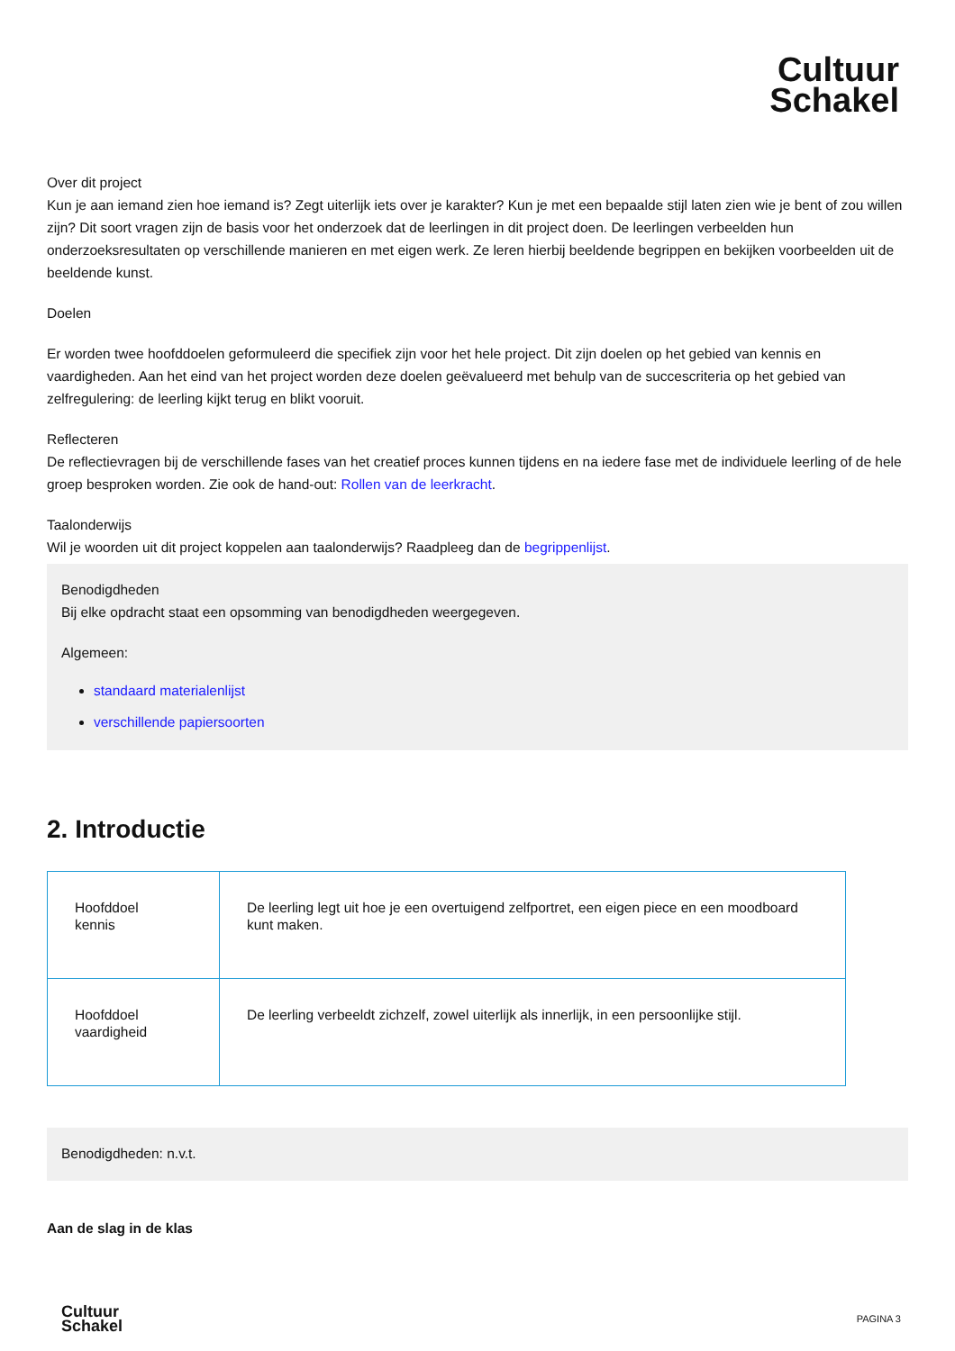Cultuur
Schakel
Over dit project
Kun je aan iemand zien hoe iemand is? Zegt uiterlijk iets over je karakter? Kun je met een bepaalde stijl laten zien wie je bent of zou willen zijn? Dit soort vragen zijn de basis voor het onderzoek dat de leerlingen in dit project doen. De leerlingen verbeelden hun onderzoeksresultaten op verschillende manieren en met eigen werk. Ze leren hierbij beeldende begrippen en bekijken voorbeelden uit de beeldende kunst.
Doelen
Er worden twee hoofddoelen geformuleerd die specifiek zijn voor het hele project. Dit zijn doelen op het gebied van kennis en vaardigheden. Aan het eind van het project worden deze doelen geëvalueerd met behulp van de succescriteria op het gebied van zelfregulering: de leerling kijkt terug en blikt vooruit.
Reflecteren
De reflectievragen bij de verschillende fases van het creatief proces kunnen tijdens en na iedere fase met de individuele leerling of de hele groep besproken worden. Zie ook de hand-out: Rollen van de leerkracht.
Taalonderwijs
Wil je woorden uit dit project koppelen aan taalonderwijs? Raadpleeg dan de begrippenlijst.
Benodigdheden
Bij elke opdracht staat een opsomming van benodigdheden weergegeven.
Algemeen:
standaard materialenlijst
verschillende papiersoorten
2. Introductie
| Hoofddoel kennis | De leerling legt uit hoe je een overtuigend zelfportret, een eigen piece en een moodboard kunt maken. |
| Hoofddoel vaardigheid | De leerling verbeeldt zichzelf, zowel uiterlijk als innerlijk, in een persoonlijke stijl. |
Benodigdheden: n.v.t.
Aan de slag in de klas
Cultuur
Schakel
PAGINA 3